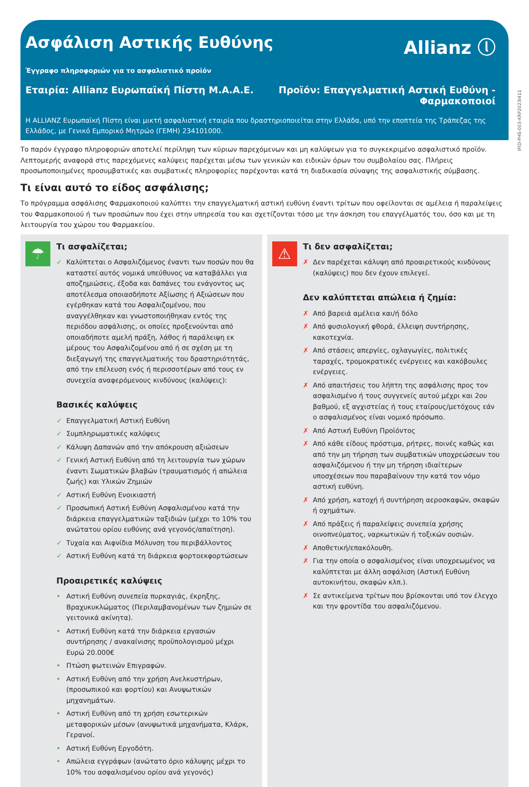Ασφάλιση Αστικής Ευθύνης Allianz ⓛ
Έγγραφο πληροφοριών για το ασφαλιστικό προϊόν
Εταιρία: Allianz Ευρωπαϊκή Πίστη Μ.Α.Α.Ε.
Προϊόν: Επαγγελματική Αστική Ευθύνη -
Φαρμακοποιοί
Η ALLIANZ Ευρωπαϊκή Πίστη είναι μικτή ασφαλιστική εταιρία που δραστηριοποιείται στην Ελλάδα, υπό την εποπτεία της Τράπεζας της Ελλάδος, με Γενικό Εμπορικό Μητρώο (ΓΕΜΗ) 234101000.
IPID-PHS-003-KRP2023I411
Το παρόν έγγραφο πληροφοριών αποτελεί περίληψη των κύριων παρεχόμενων και μη καλύψεων για το συγκεκριμένο ασφαλιστικό προϊόν. Λεπτομερής αναφορά στις παρεχόμενες καλύψεις παρέχεται μέσω των γενικών και ειδικών όρων του συμβολαίου σας. Πλήρεις προσωποποιημένες προσυμβατικές και συμβατικές πληροφορίες παρέχονται κατά τη διαδικασία σύναψης της ασφαλιστικής σύμβασης.
Τι είναι αυτό το είδος ασφάλισης;
Το πρόγραμμα ασφάλισης Φαρμακοποιού καλύπτει την επαγγελματική αστική ευθύνη έναντι τρίτων που οφείλονται σε αμέλεια ή παραλείψεις του Φαρμακοποιού ή των προσώπων που έχει στην υπηρεσία του και σχετίζονται τόσο με την άσκηση του επαγγέλματός του, όσο και με τη λειτουργία του χώρου του Φαρμακείου.
☂
Τι ασφαλίζεται;
✓ Καλύπτεται ο Ασφαλιζόμενος έναντι των ποσών που θα καταστεί αυτός νομικά υπεύθυνος να καταβάλλει για αποζημιώσεις, έξοδα και δαπάνες του ενάγοντος ως αποτέλεσμα οποιασδήποτε Αξίωσης ή Αξιώσεων που εγέρθηκαν κατά του Ασφαλιζομένου, που αναγγέλθηκαν και γνωστοποιήθηκαν εντός της περιόδου ασφάλισης, οι οποίες προξενούνται από οποιαδήποτε αμελή πράξη, λάθος ή παράλειψη εκ μέρους του Ασφαλιζομένου από ή σε σχέση με τη διεξαγωγή της επαγγελματικής του δραστηριότητάς, από την επέλευση ενός ή περισσοτέρων από τους εν συνεχεία αναφερόμενους κινδύνους (καλύψεις):
Βασικές καλύψεις
✓ Επαγγελματική Αστική Ευθύνη
✓ Συμπληρωματικές καλύψεις
✓ Κάλυψη Δαπανών από την απόκρουση αξιώσεων
✓ Γενική Αστική Ευθύνη από τη λειτουργία των χώρων έναντι Σωματικών βλαβών (τραυματισμός ή απώλεια ζωής) και Υλικών Ζημιών
✓ Αστική Ευθύνη Ενοικιαστή
✓ Προσωπική Αστική Ευθύνη Ασφαλισμένου κατά την διάρκεια επαγγελματικών ταξιδιών (μέχρι το 10% του ανώτατου ορίου ευθύνης ανά γεγονός/απαίτηση).
✓ Τυχαία και Αιφνίδια Μόλυνση του περιβάλλοντος
✓ Αστική Ευθύνη κατά τη διάρκεια φορτοεκφορτώσεων
Προαιρετικές καλύψεις
• Αστική Ευθύνη συνεπεία πυρκαγιάς, έκρηξης, Βραχυκυκλώματος (Περιλαμβανομένων των ζημιών σε γειτονικά ακίνητα).
• Αστική Ευθύνη κατά την διάρκεια εργασιών συντήρησης / ανακαίνισης προϋπολογισμού μέχρι Ευρώ 20.000€
• Πτώση φωτεινών Επιγραφών.
• Αστική Ευθύνη από την χρήση Ανελκυστήρων, (προσωπικού και φορτίου) και Ανυψωτικών μηχανημάτων.
• Αστική Ευθύνη από τη χρήση εσωτερικών μεταφορικών μέσων (ανυψωτικά μηχανήματα, Κλάρκ, Γερανοί.
• Αστική Ευθύνη Εργοδότη.
• Απώλεια εγγράφων (ανώτατο όριο κάλυψης μέχρι το 10% του ασφαλισμένου ορίου ανά γεγονός)
⚠
Τι δεν ασφαλίζεται;
✗ Δεν παρέχεται κάλυψη από προαιρετικούς κινδύνους (καλύψεις) που δεν έχουν επιλεγεί.
Δεν καλύπτεται απώλεια ή ζημία:
✗ Από βαρειά αμέλεια και/ή δόλο
✗ Από φυσιολογική φθορά, έλλειψη συντήρησης, κακοτεχνία.
✗ Από στάσεις απεργίες, οχλαγωγίες, πολιτικές ταραχές, τρομοκρατικές ενέργειες και κακόβουλες ενέργειες.
✗ Από απαιτήσεις του λήπτη της ασφάλισης προς τον ασφαλισμένο ή τους συγγενείς αυτού μέχρι και 2ου βαθμού, εξ αγχιστείας ή τους εταίρους/μετόχους εάν ο ασφαλισμένος είναι νομικό πρόσωπο.
✗ Από Αστική Ευθύνη Προϊόντος
✗ Από κάθε είδους πρόστιμα, ρήτρες, ποινές καθώς και από την μη τήρηση των συμβατικών υποχρεώσεων του ασφαλιζόμενου ή την μη τήρηση ιδιαίτερων υποσχέσεων που παραβαίνουν την κατά τον νόμο αστική ευθύνη.
✗ Από χρήση, κατοχή ή συντήρηση αεροσκαφών, σκαφών ή οχημάτων.
✗ Από πράξεις ή παραλείψεις συνεπεία χρήσης οινοπνεύματος, ναρκωτικών ή τοξικών ουσιών.
✗ Αποθετική/επακόλουθη.
✗ Για την οποία ο ασφαλισμένος είναι υποχρεωμένος να καλύπτεται με άλλη ασφάλιση (Αστική Ευθύνη αυτοκινήτου, σκαφών κλπ.).
✗ Σε αντικείμενα τρίτων που βρίσκονται υπό τον έλεγχο και την φροντίδα του ασφαλιζόμενου.